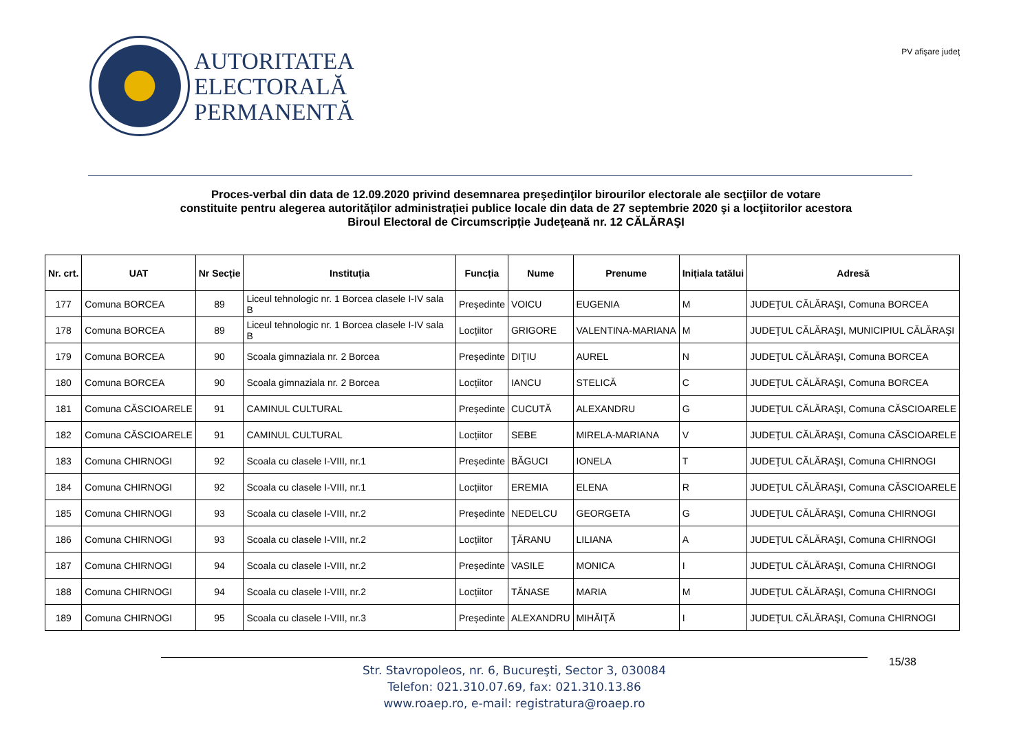AUTORITATEA
ELECTORALĂ
PERMANENTĂ
PV afişare judeţ
Proces-verbal din data de 12.09.2020 privind desemnarea preşedinţilor birourilor electorale ale secţiilor de votare
constituite pentru alegerea autorităților administrației publice locale din data de 27 septembrie 2020 şi a locţiitorilor acestora
Biroul Electoral de Circumscripție Judeţeană nr. 12 CĂLĂRAŞI
| Nr. crt. | UAT | Nr Secție | Instituția | Funcția | Nume | Prenume | Inițiala tatălui | Adresă |
| --- | --- | --- | --- | --- | --- | --- | --- | --- |
| 177 | Comuna BORCEA | 89 | Liceul tehnologic nr. 1 Borcea clasele I-IV sala B | Președinte | VOICU | EUGENIA | M | JUDEŢUL CĂLĂRAŞI, Comuna BORCEA |
| 178 | Comuna BORCEA | 89 | Liceul tehnologic nr. 1 Borcea clasele I-IV sala B | Locțiitor | GRIGORE | VALENTINA-MARIANA | M | JUDEŢUL CĂLĂRAŞI, MUNICIPIUL CĂLĂRAŞI |
| 179 | Comuna BORCEA | 90 | Scoala gimnaziala nr. 2 Borcea | Președinte | DIŢIU | AUREL | N | JUDEŢUL CĂLĂRAŞI, Comuna BORCEA |
| 180 | Comuna BORCEA | 90 | Scoala gimnaziala nr. 2 Borcea | Locțiitor | IANCU | STELICĂ | C | JUDEŢUL CĂLĂRAŞI, Comuna BORCEA |
| 181 | Comuna CĂSCIOARELE | 91 | CAMINUL CULTURAL | Președinte | CUCUTĂ | ALEXANDRU | G | JUDEŢUL CĂLĂRAŞI, Comuna CĂSCIOARELE |
| 182 | Comuna CĂSCIOARELE | 91 | CAMINUL CULTURAL | Locțiitor | SEBE | MIRELA-MARIANA | V | JUDEŢUL CĂLĂRAŞI, Comuna CĂSCIOARELE |
| 183 | Comuna CHIRNOGI | 92 | Scoala cu clasele I-VIII, nr.1 | Președinte | BĂGUCI | IONELA | T | JUDEŢUL CĂLĂRAŞI, Comuna CHIRNOGI |
| 184 | Comuna CHIRNOGI | 92 | Scoala cu clasele I-VIII, nr.1 | Locțiitor | EREMIA | ELENA | R | JUDEŢUL CĂLĂRAŞI, Comuna CĂSCIOARELE |
| 185 | Comuna CHIRNOGI | 93 | Scoala cu clasele I-VIII, nr.2 | Președinte | NEDELCU | GEORGETA | G | JUDEŢUL CĂLĂRAŞI, Comuna CHIRNOGI |
| 186 | Comuna CHIRNOGI | 93 | Scoala cu clasele I-VIII, nr.2 | Locțiitor | ŢĂRANU | LILIANA | A | JUDEŢUL CĂLĂRAŞI, Comuna CHIRNOGI |
| 187 | Comuna CHIRNOGI | 94 | Scoala cu clasele I-VIII, nr.2 | Președinte | VASILE | MONICA | I | JUDEŢUL CĂLĂRAŞI, Comuna CHIRNOGI |
| 188 | Comuna CHIRNOGI | 94 | Scoala cu clasele I-VIII, nr.2 | Locțiitor | TĂNASE | MARIA | M | JUDEŢUL CĂLĂRAŞI, Comuna CHIRNOGI |
| 189 | Comuna CHIRNOGI | 95 | Scoala cu clasele I-VIII, nr.3 | Președinte | ALEXANDRU | MIHĂIŢĂ | I | JUDEŢUL CĂLĂRAŞI, Comuna CHIRNOGI |
Str. Stavropoleos, nr. 6, Bucureşti, Sector 3, 030084
Telefon: 021.310.07.69, fax: 021.310.13.86
www.roaep.ro, e-mail: registratura@roaep.ro
15/38